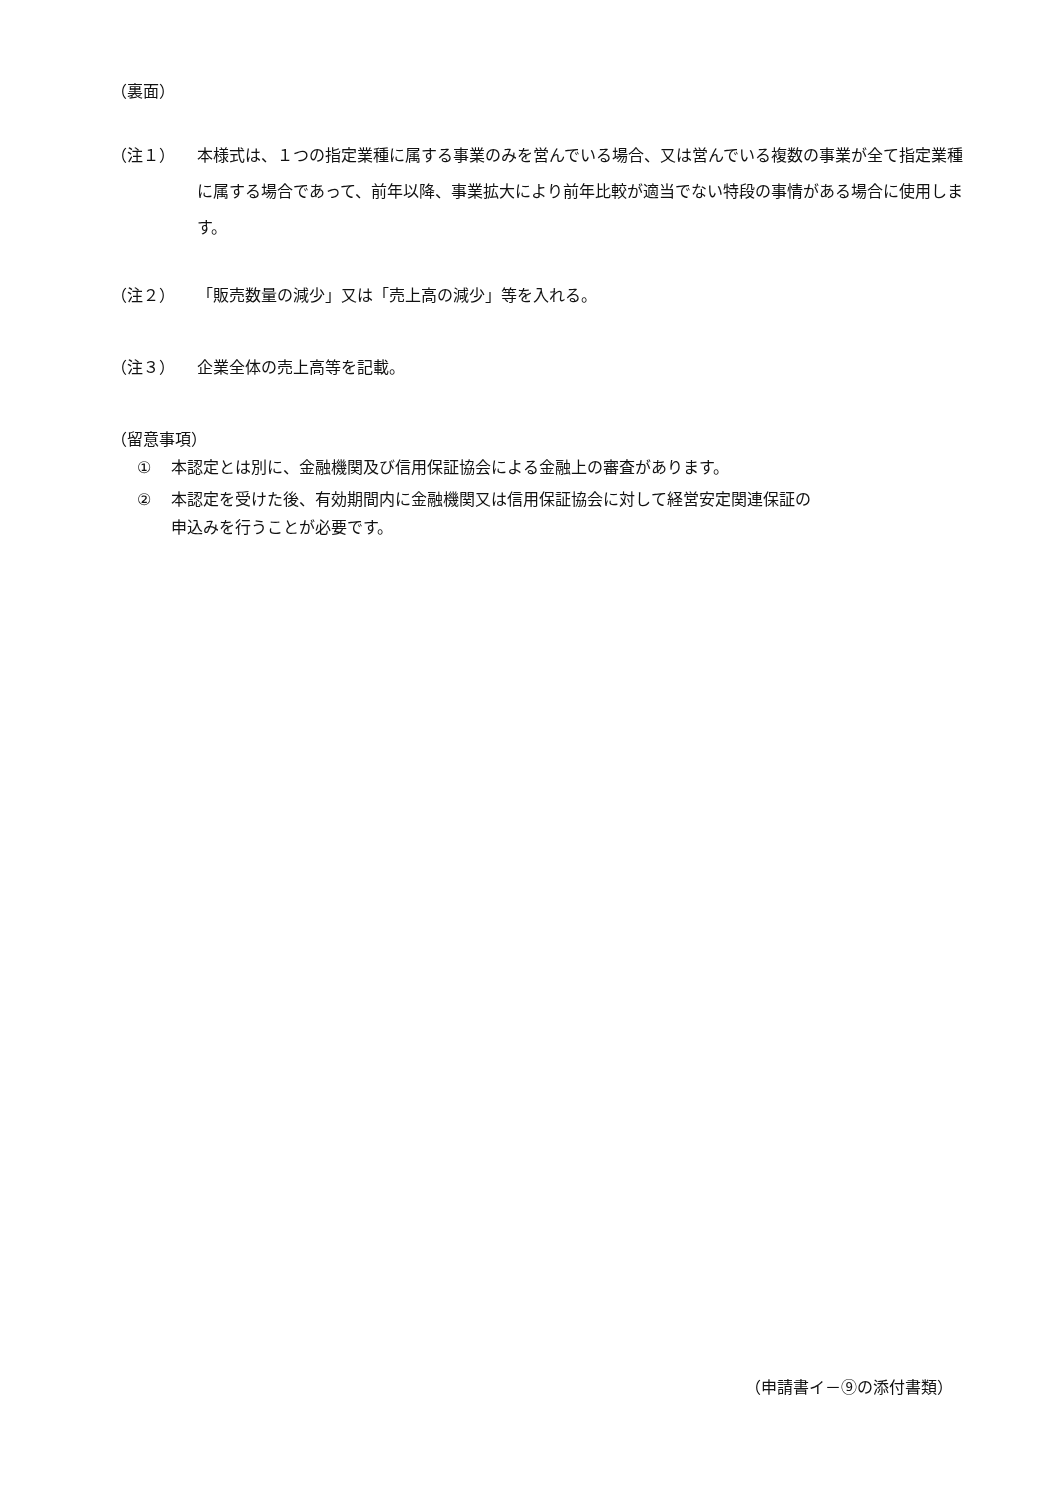（裏面）
（注１）
本様式は、１つの指定業種に属する事業のみを営んでいる場合、又は営んでいる複数の事業が全て指定業種に属する場合であって、前年以降、事業拡大により前年比較が適当でない特段の事情がある場合に使用します。
（注２） 「販売数量の減少」又は「売上高の減少」等を入れる。
（注３） 企業全体の売上高等を記載。
（留意事項）
① 本認定とは別に、金融機関及び信用保証協会による金融上の審査があります。
② 本認定を受けた後、有効期間内に金融機関又は信用保証協会に対して経営安定関連保証の
申込みを行うことが必要です。
（申請書イ－⑨の添付書類）